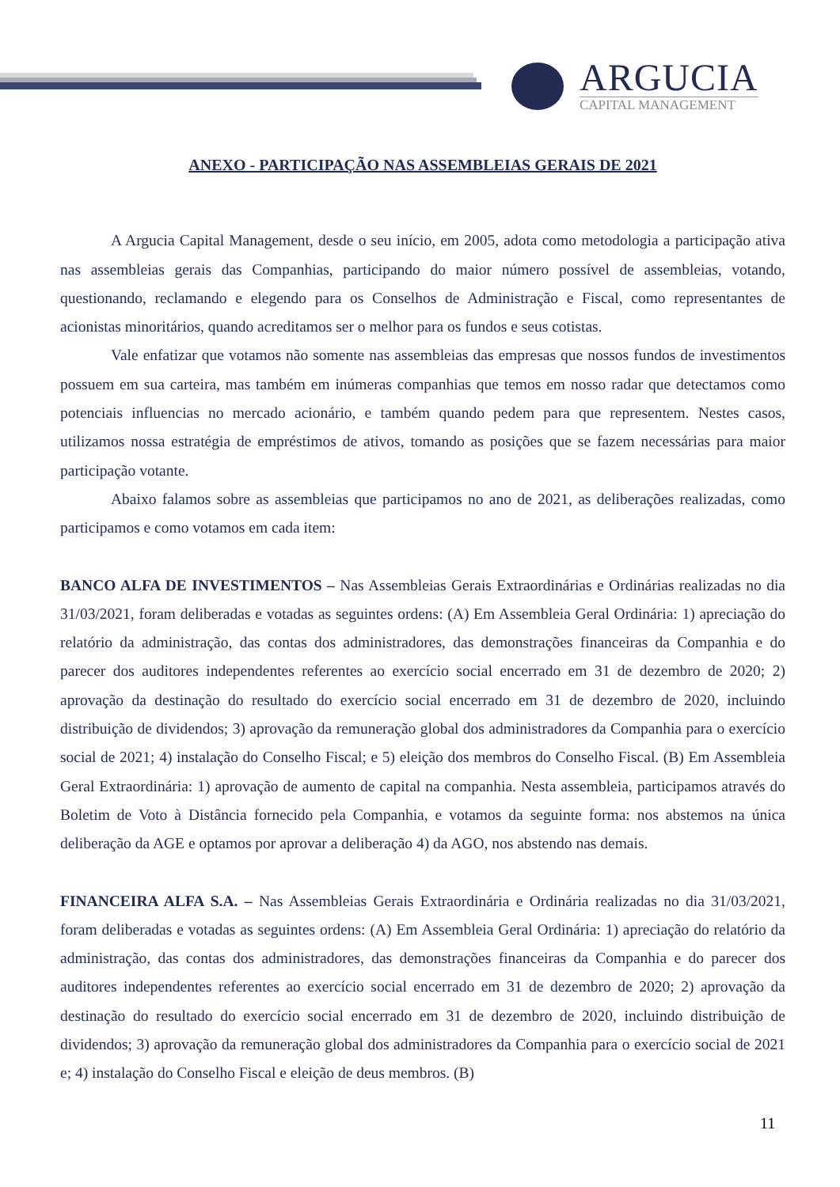ARGUCIA
CAPITAL MANAGEMENT
ANEXO - PARTICIPAÇÃO NAS ASSEMBLEIAS GERAIS DE 2021
A Argucia Capital Management, desde o seu início, em 2005, adota como metodologia a participação ativa nas assembleias gerais das Companhias, participando do maior número possível de assembleias, votando, questionando, reclamando e elegendo para os Conselhos de Administração e Fiscal, como representantes de acionistas minoritários, quando acreditamos ser o melhor para os fundos e seus cotistas.
Vale enfatizar que votamos não somente nas assembleias das empresas que nossos fundos de investimentos possuem em sua carteira, mas também em inúmeras companhias que temos em nosso radar que detectamos como potenciais influencias no mercado acionário, e também quando pedem para que representem. Nestes casos, utilizamos nossa estratégia de empréstimos de ativos, tomando as posições que se fazem necessárias para maior participação votante.
Abaixo falamos sobre as assembleias que participamos no ano de 2021, as deliberações realizadas, como participamos e como votamos em cada item:
BANCO ALFA DE INVESTIMENTOS – Nas Assembleias Gerais Extraordinárias e Ordinárias realizadas no dia 31/03/2021, foram deliberadas e votadas as seguintes ordens: (A) Em Assembleia Geral Ordinária: 1) apreciação do relatório da administração, das contas dos administradores, das demonstrações financeiras da Companhia e do parecer dos auditores independentes referentes ao exercício social encerrado em 31 de dezembro de 2020; 2) aprovação da destinação do resultado do exercício social encerrado em 31 de dezembro de 2020, incluindo distribuição de dividendos; 3) aprovação da remuneração global dos administradores da Companhia para o exercício social de 2021; 4) instalação do Conselho Fiscal; e 5) eleição dos membros do Conselho Fiscal. (B) Em Assembleia Geral Extraordinária: 1) aprovação de aumento de capital na companhia. Nesta assembleia, participamos através do Boletim de Voto à Distância fornecido pela Companhia, e votamos da seguinte forma: nos abstemos na única deliberação da AGE e optamos por aprovar a deliberação 4) da AGO, nos abstendo nas demais.
FINANCEIRA ALFA S.A. – Nas Assembleias Gerais Extraordinária e Ordinária realizadas no dia 31/03/2021, foram deliberadas e votadas as seguintes ordens: (A) Em Assembleia Geral Ordinária: 1) apreciação do relatório da administração, das contas dos administradores, das demonstrações financeiras da Companhia e do parecer dos auditores independentes referentes ao exercício social encerrado em 31 de dezembro de 2020; 2) aprovação da destinação do resultado do exercício social encerrado em 31 de dezembro de 2020, incluindo distribuição de dividendos; 3) aprovação da remuneração global dos administradores da Companhia para o exercício social de 2021 e; 4) instalação do Conselho Fiscal e eleição de deus membros. (B)
11